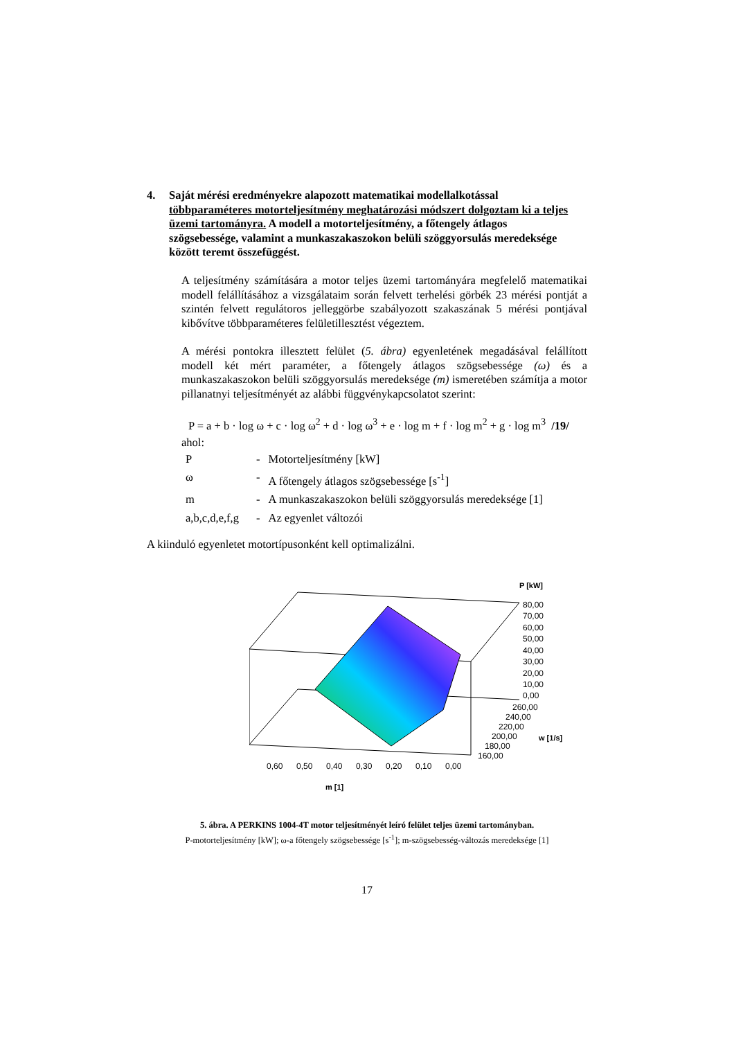4. Saját mérési eredményekre alapozott matematikai modellalkotással többparaméteres motorteljesítmény meghatározási módszert dolgoztam ki a teljes üzemi tartományra. A modell a motorteljesítmény, a főtengely átlagos szögsebessége, valamint a munkaszakaszokon belüli szöggyorsulás meredeksége között teremt összefüggést.
A teljesítmény számítására a motor teljes üzemi tartományára megfelelő matematikai modell felállításához a vizsgálataim során felvett terhelési görbék 23 mérési pontját a szintén felvett regulátoros jelleggörbe szabályozott szakaszának 5 mérési pontjával kibővítve többparaméteres felületillesztést végeztem.
A mérési pontokra illesztett felület (5. ábra) egyenletének megadásával felállított modell két mért paraméter, a főtengely átlagos szögsebessége (ω) és a munkaszakaszokon belüli szöggyorsulás meredeksége (m) ismeretében számítja a motor pillanatnyi teljesítményét az alábbi függvénykapcsolatot szerint:
P = a + b · log ω + c · log ω<sup>2</sup> + d · log ω<sup>3</sup> + e · log m + f · log m<sup>2</sup> + g · log m<sup>3</sup> /19/
ahol:
| P | - | Motorteljesítmény [kW] |
| ω | - | A főtengely átlagos szögsebessége [s<sup>-1</sup>] |
| m | - | A munkaszakaszokon belüli szöggyorsulás meredeksége [1] |
| a,b,c,d,e,f,g | - | Az egyenlet változói |
A kiinduló egyenletet motortípusonként kell optimalizálni.
P [kW]
80,00
70,00
60,00
50,00
40,00
30,00
20,00
10,00
0,00
260,00
240,00
220,00
200,00
180,00
160,00
w [1/s]
0,60
0,50
0,40
0,30
0,20
0,10
0,00
m [1]
5. ábra. A PERKINS 1004-4T motor teljesítményét leíró felület teljes üzemi tartományban.
P-motorteljesítmény [kW]; ω-a főtengely szögsebessége [s<sup>-1</sup>]; m-szögsebesség-változás meredeksége [1]
17